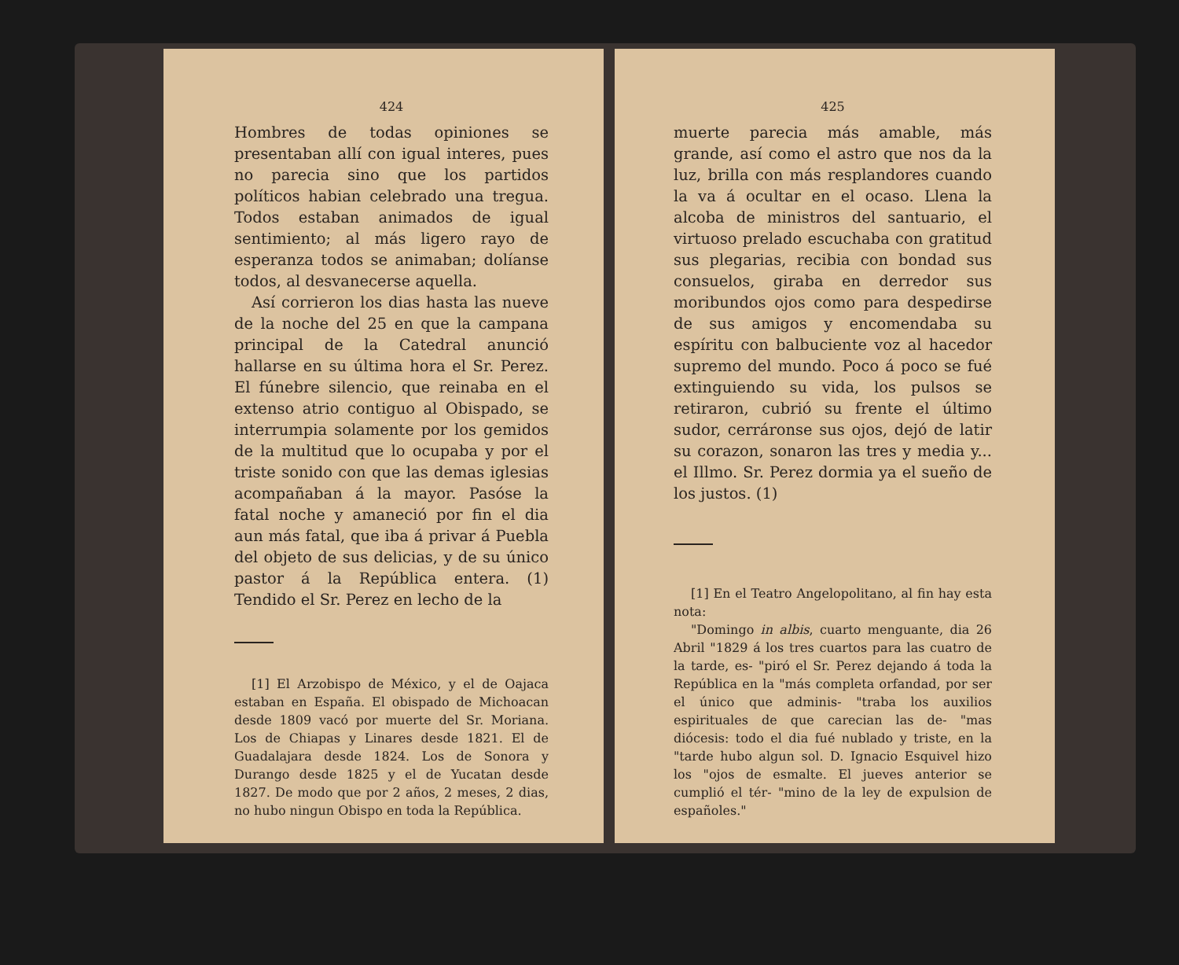424
Hombres de todas opiniones se presentaban allí con igual interes, pues no parecia sino que los partidos políticos habian celebrado una tregua. Todos estaban animados de igual sentimiento; al más ligero rayo de esperanza todos se animaban; dolíanse todos, al desvanecerse aquella.
Así corrieron los dias hasta las nueve de la noche del 25 en que la campana principal de la Catedral anunció hallarse en su última hora el Sr. Perez. El fúnebre silencio, que reinaba en el extenso atrio contiguo al Obispado, se interrumpia solamente por los gemidos de la multitud que lo ocupaba y por el triste sonido con que las demas iglesias acompañaban á la mayor. Pasóse la fatal noche y amaneció por fin el dia aun más fatal, que iba á privar á Puebla del objeto de sus delicias, y de su único pastor á la República entera. (1) Tendido el Sr. Perez en lecho de la
[1] El Arzobispo de México, y el de Oajaca estaban en España. El obispado de Michoacan desde 1809 vacó por muerte del Sr. Moriana. Los de Chiapas y Linares desde 1821. El de Guadalajara desde 1824. Los de Sonora y Durango desde 1825 y el de Yucatan desde 1827. De modo que por 2 años, 2 meses, 2 dias, no hubo ningun Obispo en toda la República.
425
muerte parecia más amable, más grande, así como el astro que nos da la luz, brilla con más resplandores cuando la va á ocultar en el ocaso. Llena la alcoba de ministros del santuario, el virtuoso prelado escuchaba con gratitud sus plegarias, recibia con bondad sus consuelos, giraba en derredor sus moribundos ojos como para despedirse de sus amigos y encomendaba su espíritu con balbuciente voz al hacedor supremo del mundo. Poco á poco se fué extinguiendo su vida, los pulsos se retiraron, cubrió su frente el último sudor, cerráronse sus ojos, dejó de latir su corazon, sonaron las tres y media y... el Illmo. Sr. Perez dormia ya el sueño de los justos. (1)
[1] En el Teatro Angelopolitano, al fin hay esta nota:
"Domingo in albis, cuarto menguante, dia 26 Abril "1829 á los tres cuartos para las cuatro de la tarde, es- "piró el Sr. Perez dejando á toda la República en la "más completa orfandad, por ser el único que adminis- "traba los auxilios espirituales de que carecian las de- "mas diócesis: todo el dia fué nublado y triste, en la "tarde hubo algun sol. D. Ignacio Esquivel hizo los "ojos de esmalte. El jueves anterior se cumplió el tér- "mino de la ley de expulsion de españoles."